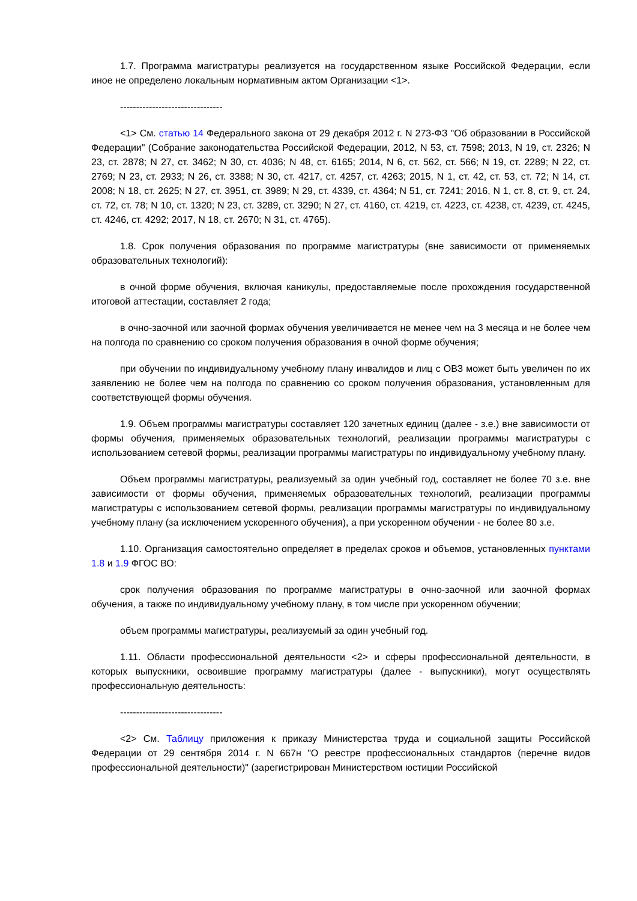1.7. Программа магистратуры реализуется на государственном языке Российской Федерации, если иное не определено локальным нормативным актом Организации <1>.
--------------------------------
<1> См. статью 14 Федерального закона от 29 декабря 2012 г. N 273-ФЗ "Об образовании в Российской Федерации" (Собрание законодательства Российской Федерации, 2012, N 53, ст. 7598; 2013, N 19, ст. 2326; N 23, ст. 2878; N 27, ст. 3462; N 30, ст. 4036; N 48, ст. 6165; 2014, N 6, ст. 562, ст. 566; N 19, ст. 2289; N 22, ст. 2769; N 23, ст. 2933; N 26, ст. 3388; N 30, ст. 4217, ст. 4257, ст. 4263; 2015, N 1, ст. 42, ст. 53, ст. 72; N 14, ст. 2008; N 18, ст. 2625; N 27, ст. 3951, ст. 3989; N 29, ст. 4339, ст. 4364; N 51, ст. 7241; 2016, N 1, ст. 8, ст. 9, ст. 24, ст. 72, ст. 78; N 10, ст. 1320; N 23, ст. 3289, ст. 3290; N 27, ст. 4160, ст. 4219, ст. 4223, ст. 4238, ст. 4239, ст. 4245, ст. 4246, ст. 4292; 2017, N 18, ст. 2670; N 31, ст. 4765).
1.8. Срок получения образования по программе магистратуры (вне зависимости от применяемых образовательных технологий):
в очной форме обучения, включая каникулы, предоставляемые после прохождения государственной итоговой аттестации, составляет 2 года;
в очно-заочной или заочной формах обучения увеличивается не менее чем на 3 месяца и не более чем на полгода по сравнению со сроком получения образования в очной форме обучения;
при обучении по индивидуальному учебному плану инвалидов и лиц с ОВЗ может быть увеличен по их заявлению не более чем на полгода по сравнению со сроком получения образования, установленным для соответствующей формы обучения.
1.9. Объем программы магистратуры составляет 120 зачетных единиц (далее - з.е.) вне зависимости от формы обучения, применяемых образовательных технологий, реализации программы магистратуры с использованием сетевой формы, реализации программы магистратуры по индивидуальному учебному плану.
Объем программы магистратуры, реализуемый за один учебный год, составляет не более 70 з.е. вне зависимости от формы обучения, применяемых образовательных технологий, реализации программы магистратуры с использованием сетевой формы, реализации программы магистратуры по индивидуальному учебному плану (за исключением ускоренного обучения), а при ускоренном обучении - не более 80 з.е.
1.10. Организация самостоятельно определяет в пределах сроков и объемов, установленных пунктами 1.8 и 1.9 ФГОС ВО:
срок получения образования по программе магистратуры в очно-заочной или заочной формах обучения, а также по индивидуальному учебному плану, в том числе при ускоренном обучении;
объем программы магистратуры, реализуемый за один учебный год.
1.11. Области профессиональной деятельности <2> и сферы профессиональной деятельности, в которых выпускники, освоившие программу магистратуры (далее - выпускники), могут осуществлять профессиональную деятельность:
--------------------------------
<2> См. Таблицу приложения к приказу Министерства труда и социальной защиты Российской Федерации от 29 сентября 2014 г. N 667н "О реестре профессиональных стандартов (перечне видов профессиональной деятельности)" (зарегистрирован Министерством юстиции Российской